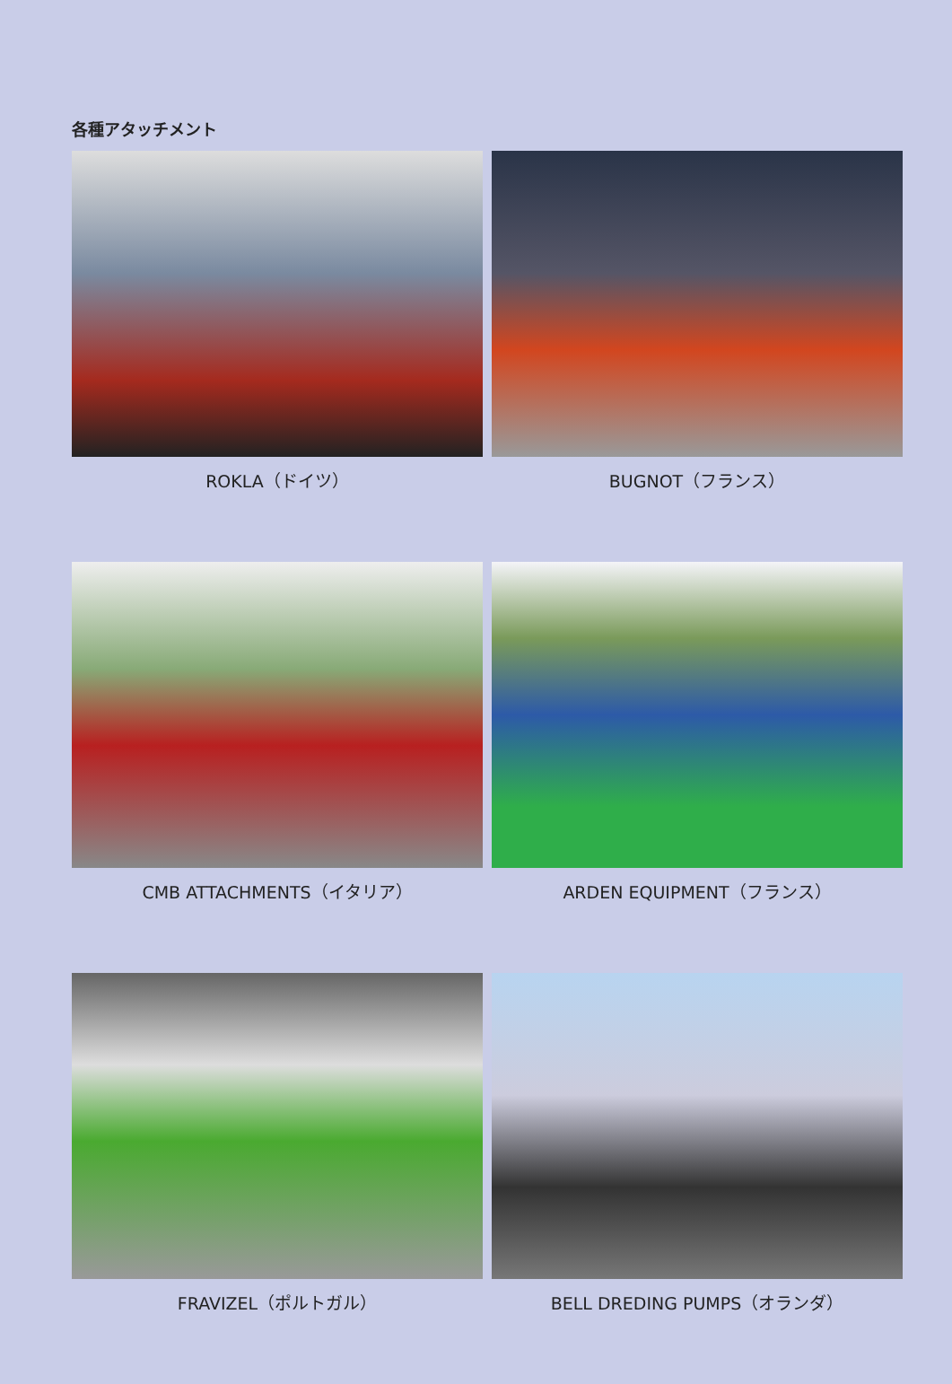各種アタッチメント
ROKLA（ドイツ）
BUGNOT（フランス）
CMB ATTACHMENTS（イタリア）
ARDEN EQUIPMENT（フランス）
FRAVIZEL（ポルトガル）
BELL DREDING PUMPS（オランダ）